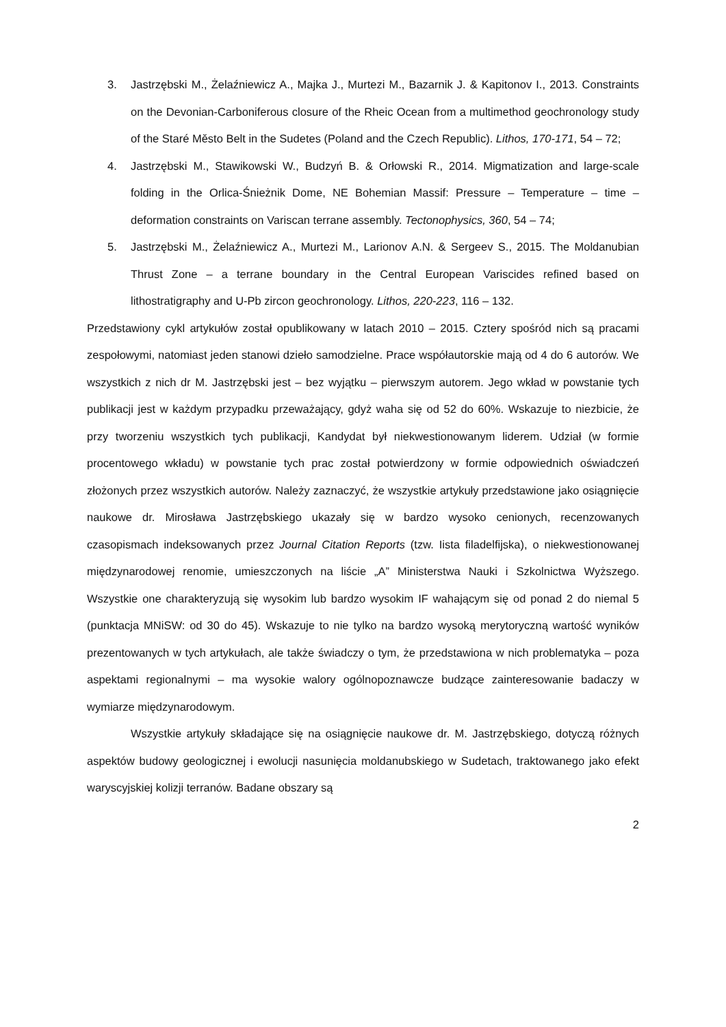3. Jastrzębski M., Żelaźniewicz A., Majka J., Murtezi M., Bazarnik J. & Kapitonov I., 2013. Constraints on the Devonian-Carboniferous closure of the Rheic Ocean from a multimethod geochronology study of the Staré Město Belt in the Sudetes (Poland and the Czech Republic). Lithos, 170-171, 54 – 72;
4. Jastrzębski M., Stawikowski W., Budzyń B. & Orłowski R., 2014. Migmatization and large-scale folding in the Orlica-Śnieżnik Dome, NE Bohemian Massif: Pressure – Temperature – time – deformation constraints on Variscan terrane assembly. Tectonophysics, 360, 54 – 74;
5. Jastrzębski M., Żelaźniewicz A., Murtezi M., Larionov A.N. & Sergeev S., 2015. The Moldanubian Thrust Zone – a terrane boundary in the Central European Variscides refined based on lithostratigraphy and U-Pb zircon geochronology. Lithos, 220-223, 116 – 132.
Przedstawiony cykl artykułów został opublikowany w latach 2010 – 2015. Cztery spośród nich są pracami zespołowymi, natomiast jeden stanowi dzieło samodzielne. Prace współautorskie mają od 4 do 6 autorów. We wszystkich z nich dr M. Jastrzębski jest – bez wyjątku – pierwszym autorem. Jego wkład w powstanie tych publikacji jest w każdym przypadku przeważający, gdyż waha się od 52 do 60%. Wskazuje to niezbicie, że przy tworzeniu wszystkich tych publikacji, Kandydat był niekwestionowanym liderem. Udział (w formie procentowego wkładu) w powstanie tych prac został potwierdzony w formie odpowiednich oświadczeń złożonych przez wszystkich autorów. Należy zaznaczyć, że wszystkie artykuły przedstawione jako osiągnięcie naukowe dr. Mirosława Jastrzębskiego ukazały się w bardzo wysoko cenionych, recenzowanych czasopismach indeksowanych przez Journal Citation Reports (tzw. Iista filadelfijska), o niekwestionowanej międzynarodowej renomie, umieszczonych na liście „A” Ministerstwa Nauki i Szkolnictwa Wyższego. Wszystkie one charakteryzują się wysokim lub bardzo wysokim IF wahającym się od ponad 2 do niemal 5 (punktacja MNiSW: od 30 do 45). Wskazuje to nie tylko na bardzo wysoką merytoryczną wartość wyników prezentowanych w tych artykułach, ale także świadczy o tym, że przedstawiona w nich problematyka – poza aspektami regionalnymi – ma wysokie walory ogólnopoznawcze budzące zainteresowanie badaczy w wymiarze międzynarodowym.
Wszystkie artykuły składające się na osiągnięcie naukowe dr. M. Jastrzębskiego, dotyczą różnych aspektów budowy geologicznej i ewolucji nasunięcia moldanubskiego w Sudetach, traktowanego jako efekt waryscyjskiej kolizji terranów. Badane obszary są
2